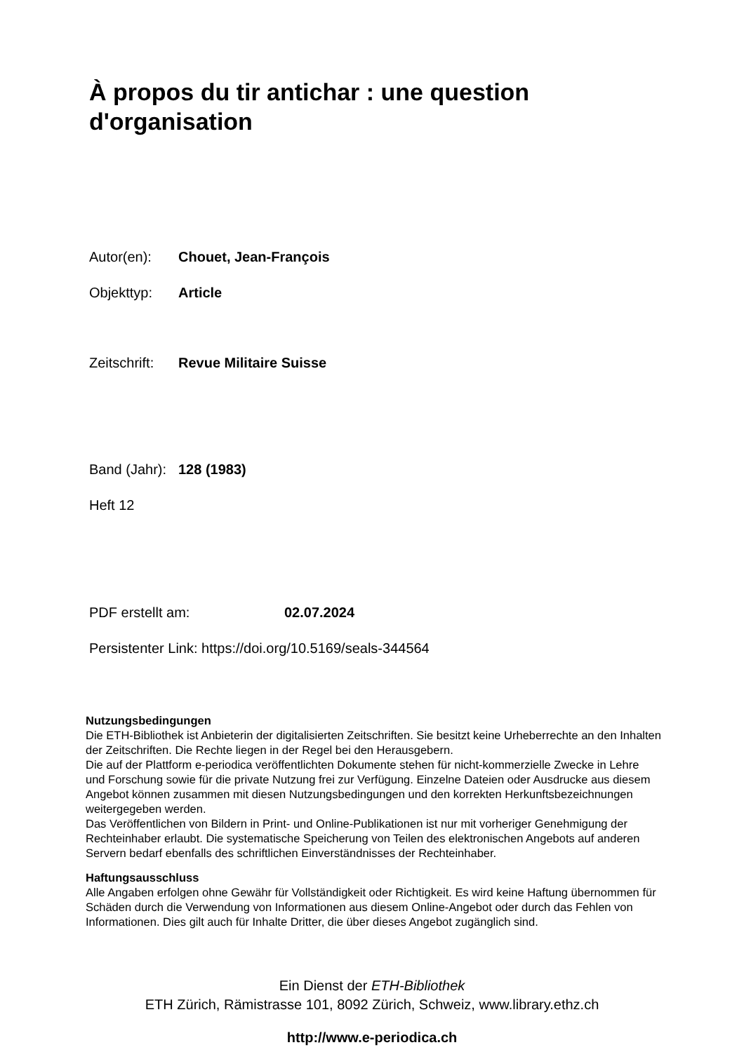À propos du tir antichar : une question d'organisation
Autor(en): Chouet, Jean-François
Objekttyp: Article
Zeitschrift: Revue Militaire Suisse
Band (Jahr): 128 (1983)
Heft 12
PDF erstellt am: 02.07.2024
Persistenter Link: https://doi.org/10.5169/seals-344564
Nutzungsbedingungen
Die ETH-Bibliothek ist Anbieterin der digitalisierten Zeitschriften. Sie besitzt keine Urheberrechte an den Inhalten der Zeitschriften. Die Rechte liegen in der Regel bei den Herausgebern.
Die auf der Plattform e-periodica veröffentlichten Dokumente stehen für nicht-kommerzielle Zwecke in Lehre und Forschung sowie für die private Nutzung frei zur Verfügung. Einzelne Dateien oder Ausdrucke aus diesem Angebot können zusammen mit diesen Nutzungsbedingungen und den korrekten Herkunftsbezeichnungen weitergegeben werden.
Das Veröffentlichen von Bildern in Print- und Online-Publikationen ist nur mit vorheriger Genehmigung der Rechteinhaber erlaubt. Die systematische Speicherung von Teilen des elektronischen Angebots auf anderen Servern bedarf ebenfalls des schriftlichen Einverständnisses der Rechteinhaber.
Haftungsausschluss
Alle Angaben erfolgen ohne Gewähr für Vollständigkeit oder Richtigkeit. Es wird keine Haftung übernommen für Schäden durch die Verwendung von Informationen aus diesem Online-Angebot oder durch das Fehlen von Informationen. Dies gilt auch für Inhalte Dritter, die über dieses Angebot zugänglich sind.
Ein Dienst der ETH-Bibliothek
ETH Zürich, Rämistrasse 101, 8092 Zürich, Schweiz, www.library.ethz.ch
http://www.e-periodica.ch